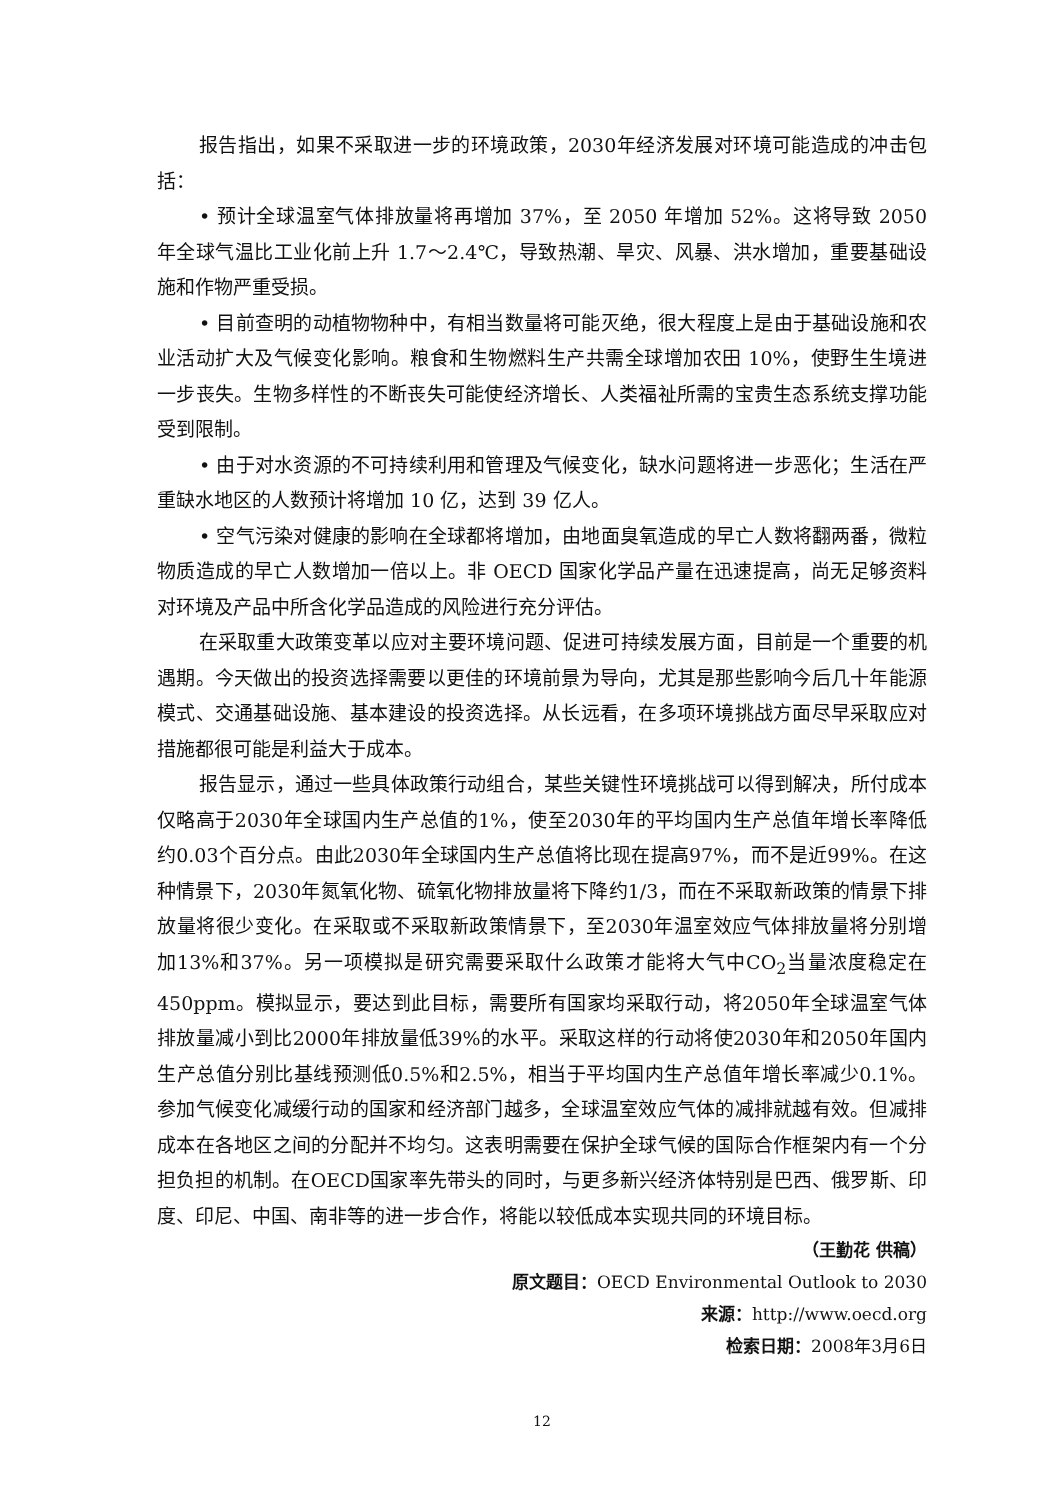报告指出，如果不采取进一步的环境政策，2030年经济发展对环境可能造成的冲击包括：
• 预计全球温室气体排放量将再增加 37%，至 2050 年增加 52%。这将导致 2050 年全球气温比工业化前上升 1.7～2.4℃，导致热潮、旱灾、风暴、洪水增加，重要基础设施和作物严重受损。
• 目前查明的动植物物种中，有相当数量将可能灭绝，很大程度上是由于基础设施和农业活动扩大及气候变化影响。粮食和生物燃料生产共需全球增加农田 10%，使野生生境进一步丧失。生物多样性的不断丧失可能使经济增长、人类福祉所需的宝贵生态系统支撑功能受到限制。
• 由于对水资源的不可持续利用和管理及气候变化，缺水问题将进一步恶化；生活在严重缺水地区的人数预计将增加 10 亿，达到 39 亿人。
• 空气污染对健康的影响在全球都将增加，由地面臭氧造成的早亡人数将翻两番，微粒物质造成的早亡人数增加一倍以上。非 OECD 国家化学品产量在迅速提高，尚无足够资料对环境及产品中所含化学品造成的风险进行充分评估。
在采取重大政策变革以应对主要环境问题、促进可持续发展方面，目前是一个重要的机遇期。今天做出的投资选择需要以更佳的环境前景为导向，尤其是那些影响今后几十年能源模式、交通基础设施、基本建设的投资选择。从长远看，在多项环境挑战方面尽早采取应对措施都很可能是利益大于成本。
报告显示，通过一些具体政策行动组合，某些关键性环境挑战可以得到解决，所付成本仅略高于2030年全球国内生产总值的1%，使至2030年的平均国内生产总值年增长率降低约0.03个百分点。由此2030年全球国内生产总值将比现在提高97%，而不是近99%。在这种情景下，2030年氮氧化物、硫氧化物排放量将下降约1/3，而在不采取新政策的情景下排放量将很少变化。在采取或不采取新政策情景下，至2030年温室效应气体排放量将分别增加13%和37%。另一项模拟是研究需要采取什么政策才能将大气中CO<sub>2</sub>当量浓度稳定在450ppm。模拟显示，要达到此目标，需要所有国家均采取行动，将2050年全球温室气体排放量减小到比2000年排放量低39%的水平。采取这样的行动将使2030年和2050年国内生产总值分别比基线预测低0.5%和2.5%，相当于平均国内生产总值年增长率减少0.1%。参加气候变化减缓行动的国家和经济部门越多，全球温室效应气体的减排就越有效。但减排成本在各地区之间的分配并不均匀。这表明需要在保护全球气候的国际合作框架内有一个分担负担的机制。在OECD国家率先带头的同时，与更多新兴经济体特别是巴西、俄罗斯、印度、印尼、中国、南非等的进一步合作，将能以较低成本实现共同的环境目标。
（王勤花 供稿）
原文题目：OECD Environmental Outlook to 2030
来源：http://www.oecd.org
检索日期：2008年3月6日
12